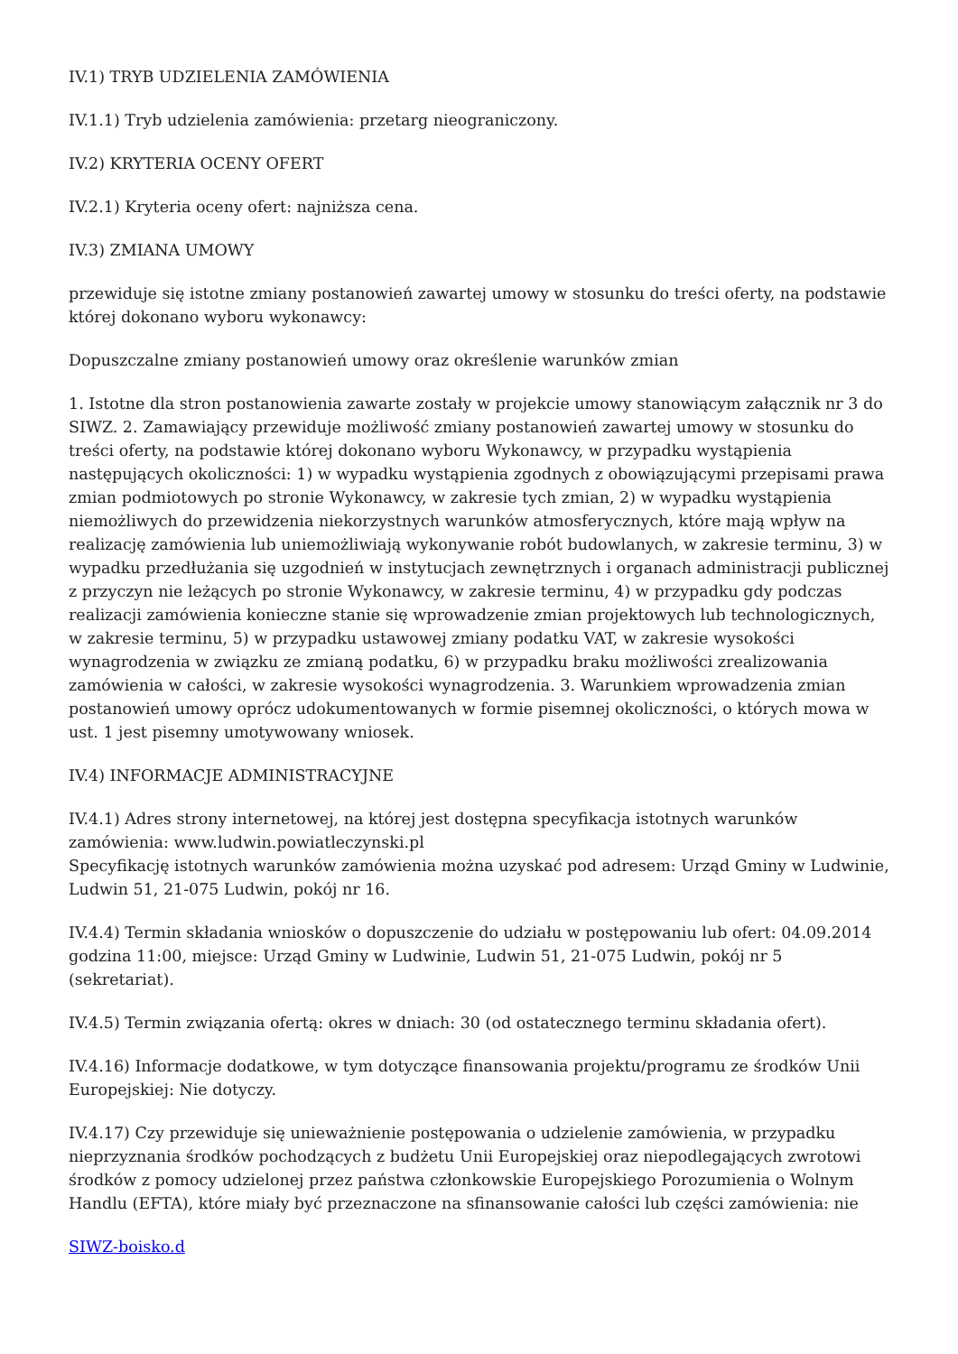IV.1) TRYB UDZIELENIA ZAMÓWIENIA
IV.1.1) Tryb udzielenia zamówienia: przetarg nieograniczony.
IV.2) KRYTERIA OCENY OFERT
IV.2.1) Kryteria oceny ofert: najniższa cena.
IV.3) ZMIANA UMOWY
przewiduje się istotne zmiany postanowień zawartej umowy w stosunku do treści oferty, na podstawie której dokonano wyboru wykonawcy:
Dopuszczalne zmiany postanowień umowy oraz określenie warunków zmian
1. Istotne dla stron postanowienia zawarte zostały w projekcie umowy stanowiącym załącznik nr 3 do SIWZ. 2. Zamawiający przewiduje możliwość zmiany postanowień zawartej umowy w stosunku do treści oferty, na podstawie której dokonano wyboru Wykonawcy, w przypadku wystąpienia następujących okoliczności: 1) w wypadku wystąpienia zgodnych z obowiązującymi przepisami prawa zmian podmiotowych po stronie Wykonawcy, w zakresie tych zmian, 2) w wypadku wystąpienia niemożliwych do przewidzenia niekorzystnych warunków atmosferycznych, które mają wpływ na realizację zamówienia lub uniemożliwiają wykonywanie robót budowlanych, w zakresie terminu, 3) w wypadku przedłużania się uzgodnień w instytucjach zewnętrznych i organach administracji publicznej z przyczyn nie leżących po stronie Wykonawcy, w zakresie terminu, 4) w przypadku gdy podczas realizacji zamówienia konieczne stanie się wprowadzenie zmian projektowych lub technologicznych, w zakresie terminu, 5) w przypadku ustawowej zmiany podatku VAT, w zakresie wysokości wynagrodzenia w związku ze zmianą podatku, 6) w przypadku braku możliwości zrealizowania zamówienia w całości, w zakresie wysokości wynagrodzenia. 3. Warunkiem wprowadzenia zmian postanowień umowy oprócz udokumentowanych w formie pisemnej okoliczności, o których mowa w ust. 1 jest pisemny umotywowany wniosek.
IV.4) INFORMACJE ADMINISTRACYJNE
IV.4.1) Adres strony internetowej, na której jest dostępna specyfikacja istotnych warunków zamówienia: www.ludwin.powiatleczynski.pl
Specyfikację istotnych warunków zamówienia można uzyskać pod adresem: Urząd Gminy w Ludwinie, Ludwin 51, 21-075 Ludwin, pokój nr 16.
IV.4.4) Termin składania wniosków o dopuszczenie do udziału w postępowaniu lub ofert: 04.09.2014 godzina 11:00, miejsce: Urząd Gminy w Ludwinie, Ludwin 51, 21-075 Ludwin, pokój nr 5 (sekretariat).
IV.4.5) Termin związania ofertą: okres w dniach: 30 (od ostatecznego terminu składania ofert).
IV.4.16) Informacje dodatkowe, w tym dotyczące finansowania projektu/programu ze środków Unii Europejskiej: Nie dotyczy.
IV.4.17) Czy przewiduje się unieważnienie postępowania o udzielenie zamówienia, w przypadku nieprzyznania środków pochodzących z budżetu Unii Europejskiej oraz niepodlegających zwrotowi środków z pomocy udzielonej przez państwa członkowskie Europejskiego Porozumienia o Wolnym Handlu (EFTA), które miały być przeznaczone na sfinansowanie całości lub części zamówienia: nie
SIWZ-boisko.d